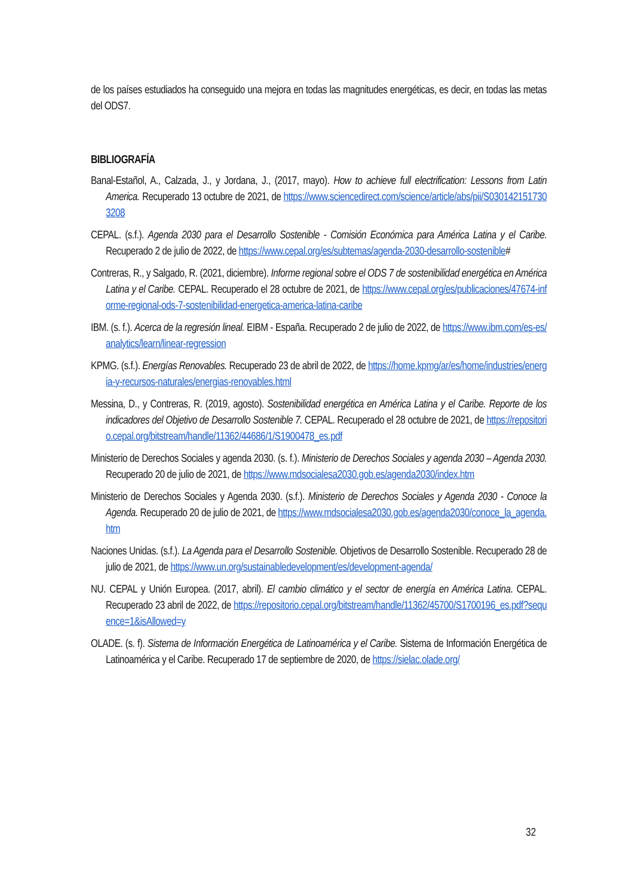de los países estudiados ha conseguido una mejora en todas las magnitudes energéticas, es decir, en todas las metas del ODS7.
BIBLIOGRAFÍA
Banal-Estañol, A., Calzada, J., y Jordana, J., (2017, mayo). How to achieve full electrification: Lessons from Latin America. Recuperado 13 octubre de 2021, de https://www.sciencedirect.com/science/article/abs/pii/S0301421517303208
CEPAL. (s.f.). Agenda 2030 para el Desarrollo Sostenible - Comisión Económica para América Latina y el Caribe. Recuperado 2 de julio de 2022, de https://www.cepal.org/es/subtemas/agenda-2030-desarrollo-sostenible#
Contreras, R., y Salgado, R. (2021, diciembre). Informe regional sobre el ODS 7 de sostenibilidad energética en América Latina y el Caribe. CEPAL. Recuperado el 28 octubre de 2021, de https://www.cepal.org/es/publicaciones/47674-informe-regional-ods-7-sostenibilidad-energetica-america-latina-caribe
IBM. (s. f.). Acerca de la regresión lineal. EIBM - España. Recuperado 2 de julio de 2022, de https://www.ibm.com/es-es/analytics/learn/linear-regression
KPMG. (s.f.). Energías Renovables. Recuperado 23 de abril de 2022, de https://home.kpmg/ar/es/home/industries/energia-y-recursos-naturales/energias-renovables.html
Messina, D., y Contreras, R. (2019, agosto). Sostenibilidad energética en América Latina y el Caribe. Reporte de los indicadores del Objetivo de Desarrollo Sostenible 7. CEPAL. Recuperado el 28 octubre de 2021, de https://repositorio.cepal.org/bitstream/handle/11362/44686/1/S1900478_es.pdf
Ministerio de Derechos Sociales y agenda 2030. (s. f.). Ministerio de Derechos Sociales y agenda 2030 – Agenda 2030. Recuperado 20 de julio de 2021, de https://www.mdsocialesa2030.gob.es/agenda2030/index.htm
Ministerio de Derechos Sociales y Agenda 2030. (s.f.). Ministerio de Derechos Sociales y Agenda 2030 - Conoce la Agenda. Recuperado 20 de julio de 2021, de https://www.mdsocialesa2030.gob.es/agenda2030/conoce_la_agenda.htm
Naciones Unidas. (s.f.). La Agenda para el Desarrollo Sostenible. Objetivos de Desarrollo Sostenible. Recuperado 28 de julio de 2021, de https://www.un.org/sustainabledevelopment/es/development-agenda/
NU. CEPAL y Unión Europea. (2017, abril). El cambio climático y el sector de energía en América Latina. CEPAL. Recuperado 23 abril de 2022, de https://repositorio.cepal.org/bitstream/handle/11362/45700/S1700196_es.pdf?sequence=1&isAllowed=y
OLADE. (s. f). Sistema de Información Energética de Latinoamérica y el Caribe. Sistema de Información Energética de Latinoamérica y el Caribe. Recuperado 17 de septiembre de 2020, de https://sielac.olade.org/
32